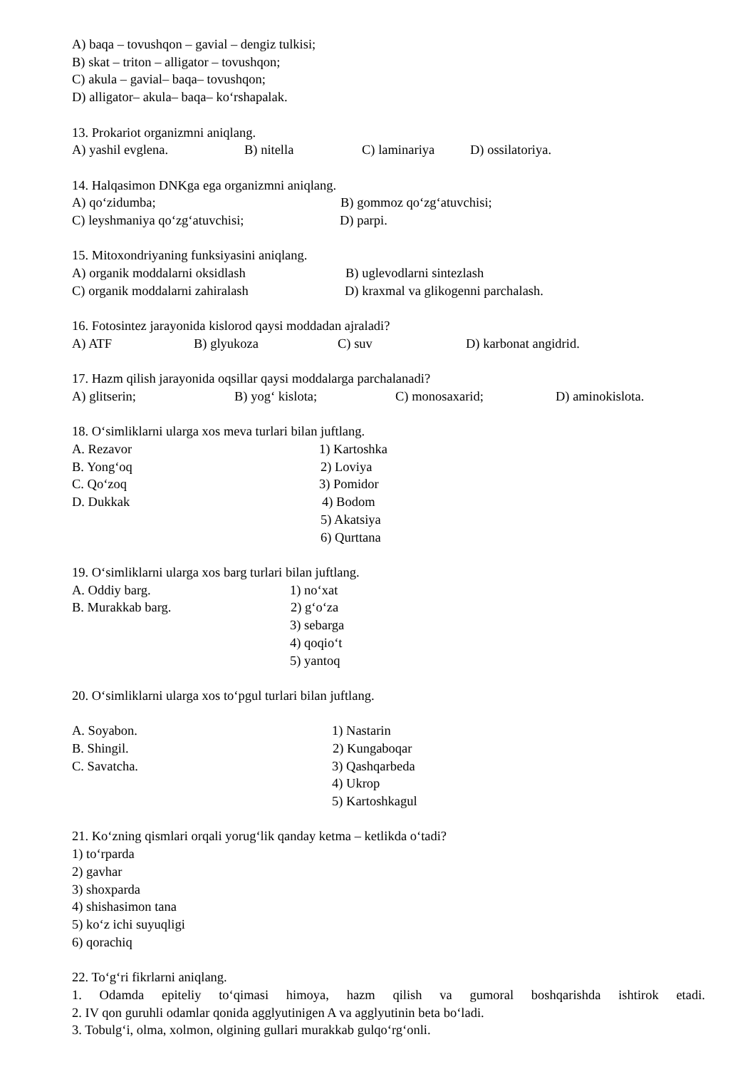A) baqa – tovushqon – gavial – dengiz tulkisi;
B) skat – triton – alligator – tovushqon;
C) akula – gavial– baqa– tovushqon;
D) alligator– akula– baqa– ko‘rshapalak.
13. Prokariot organizmni aniqlang.
A) yashil evglena. B) nitella C) laminariya D) ossilatoriya.
14. Halqasimon DNKga ega organizmni aniqlang.
A) qo‘zidumba; B) gommoz qo‘zg‘atuvchisi;
C) leyshmaniya qo‘zg‘atuvchisi; D) parpi.
15. Mitoxondriyaning funksiyasini aniqlang.
A) organik moddalarni oksidlash B) uglevodlarni sintezlash
C) organik moddalarni zahiralash D) kraxmal va glikogenni parchalash.
16. Fotosintez jarayonida kislorod qaysi moddadan ajraladi?
A) ATF B) glyukoza C) suv D) karbonat angidrid.
17. Hazm qilish jarayonida oqsillar qaysi moddalarga parchalanadi?
A) glitserin; B) yog‘ kislota; C) monosaxarid; D) aminokislota.
18. O‘simliklarni ularga xos meva turlari bilan juftlang.
A. Rezavor 1) Kartoshka
B. Yong‘oq 2) Loviya
C. Qo‘zoq 3) Pomidor
D. Dukkak 4) Bodom
5) Akatsiya
6) Qurttana
19. O‘simliklarni ularga xos barg turlari bilan juftlang.
A. Oddiy barg. 1) no‘xat
B. Murakkab barg. 2) g‘o‘za
3) sebarga
4) qoqio‘t
5) yantoq
20. O‘simliklarni ularga xos to‘pgul turlari bilan juftlang.
A. Soyabon. 1) Nastarin
B. Shingil. 2) Kungaboqar
C. Savatcha. 3) Qashqarbeda
4) Ukrop
5) Kartoshkagul
21. Ko‘zning qismlari orqali yorug‘lik qanday ketma – ketlikda o‘tadi?
1) to‘rparda
2) gavhar
3) shoxparda
4) shishasimon tana
5) ko‘z ichi suyuqligi
6) qorachiq
22. To‘g‘ri fikrlarni aniqlang.
1. Odamda epiteliy to‘qimasi himoya, hazm qilish va gumoral boshqarishda ishtirok etadi.
2. IV qon guruhli odamlar qonida agglyutinigen A va agglyutinin beta bo‘ladi.
3. Tobulg‘i, olma, xolmon, olgining gullari murakkab gulqo‘rg‘onli.